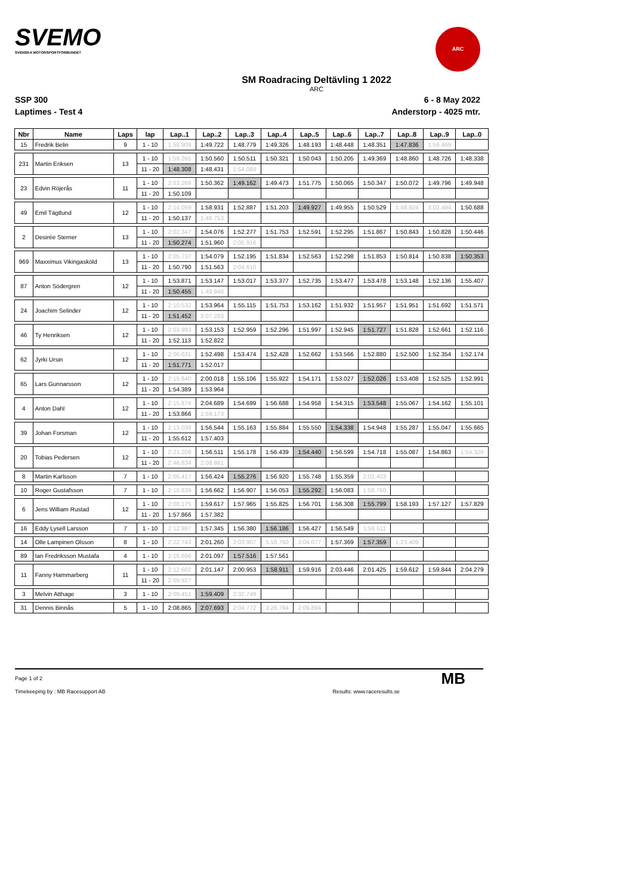SVEMO
SVENSKA MOTORSPORTFÖRBUNDET
ARC
SM Roadracing Deltävling 1 2022
ARC
SSP 300 6 - 8 May 2022
Laptimes - Test 4 Anderstorp - 4025 mtr.
| Nbr | Name | Laps | lap | Lap..1 | Lap..2 | Lap..3 | Lap..4 | Lap..5 | Lap..6 | Lap..7 | Lap..8 | Lap..9 | Lap..0 |
| --- | --- | --- | --- | --- | --- | --- | --- | --- | --- | --- | --- | --- | --- |
| 15 | Fredrik Belin | 9 | 1 - 10 | 1:58.909 | 1:49.722 | 1:48.779 | 1:49.326 | 1:48.193 | 1:48.448 | 1:48.351 | 1:47.836 | 1:59.469 | |
| 231 | Martin Eriksen | 13 | 1 - 10 | 1:59.265 | 1:50.560 | 1:50.511 | 1:50.321 | 1:50.043 | 1:50.205 | 1:49.369 | 1:48.860 | 1:48.726 | 1:48.338 |
| | | | 11 - 20 | 1:48.308 | 1:48.431 | 1:54.084 | | | | | | | |
| 23 | Edvin Röjerås | 11 | 1 - 10 | 2:03.269 | 1:50.362 | 1:49.162 | 1:49.473 | 1:51.775 | 1:50.065 | 1:50.347 | 1:50.072 | 1:49.796 | 1:49.948 |
| | | | 11 - 20 | 1:50.109 | | | | | | | | | |
| 49 | Emil Tägtlund | 12 | 1 - 10 | 2:14.059 | 1:58.931 | 1:52.887 | 1:51.203 | 1:49.927 | 1:49.955 | 1:50.529 | 1:48.924 | 3:03.494 | 1:50.688 |
| | | | 11 - 20 | 1:50.137 | 1:48.753 | | | | | | | | |
| 2 | Desirée Sterner | 13 | 1 - 10 | 2:02.347 | 1:54.076 | 1:52.277 | 1:51.753 | 1:52.591 | 1:52.295 | 1:51.867 | 1:50.843 | 1:50.828 | 1:50.446 |
| | | | 11 - 20 | 1:50.274 | 1:51.960 | 2:05.916 | | | | | | | |
| 969 | Maxximus Vikingasköld | 13 | 1 - 10 | 2:05.737 | 1:54.079 | 1:52.195 | 1:51.834 | 1:52.563 | 1:52.298 | 1:51.853 | 1:50.814 | 1:50.838 | 1:50.353 |
| | | | 11 - 20 | 1:50.790 | 1:51.563 | 2:04.610 | | | | | | | |
| 87 | Anton Södergren | 12 | 1 - 10 | 1:53.871 | 1:53.147 | 1:53.017 | 1:53.377 | 1:52.735 | 1:53.477 | 1:53.478 | 1:53.148 | 1:52.136 | 1:55.407 |
| | | | 11 - 20 | 1:50.455 | 1:49.946 | | | | | | | | |
| 24 | Joachim Selinder | 12 | 1 - 10 | 2:10.532 | 1:53.964 | 1:55.115 | 1:51.753 | 1:53.162 | 1:51.932 | 1:51.957 | 1:51.951 | 1:51.692 | 1:51.571 |
| | | | 11 - 20 | 1:51.452 | 2:07.283 | | | | | | | | |
| 46 | Ty Henriksen | 12 | 1 - 10 | 2:03.993 | 1:53.153 | 1:52.959 | 1:52.296 | 1:51.997 | 1:52.945 | 1:51.727 | 1:51.828 | 1:52.661 | 1:52.116 |
| | | | 11 - 20 | 1:52.113 | 1:52.822 | | | | | | | | |
| 62 | Jyrki Ursin | 12 | 1 - 10 | 2:06.631 | 1:52.498 | 1:53.474 | 1:52.428 | 1:52.662 | 1:53.566 | 1:52.880 | 1:52.500 | 1:52.354 | 1:52.174 |
| | | | 11 - 20 | 1:51.771 | 1:52.017 | | | | | | | | |
| 65 | Lars Gunnarsson | 12 | 1 - 10 | 2:15.840 | 2:00.018 | 1:55.106 | 1:55.922 | 1:54.171 | 1:53.027 | 1:52.026 | 1:53.408 | 1:52.525 | 1:52.991 |
| | | | 11 - 20 | 1:54.389 | 1:53.964 | | | | | | | | |
| 4 | Anton Dahl | 12 | 1 - 10 | 2:15.874 | 2:04.689 | 1:54.699 | 1:56.688 | 1:54.958 | 1:54.315 | 1:53.548 | 1:55.067 | 1:54.162 | 1:55.101 |
| | | | 11 - 20 | 1:53.866 | 1:59.173 | | | | | | | | |
| 39 | Johan Forsman | 12 | 1 - 10 | 2:13.038 | 1:56.544 | 1:55.163 | 1:55.884 | 1:55.550 | 1:54.338 | 1:54.948 | 1:55.287 | 1:55.047 | 1:55.665 |
| | | | 11 - 20 | 1:55.612 | 1:57.403 | | | | | | | | |
| 20 | Tobias Pedersen | 12 | 1 - 10 | 2:21.209 | 1:56.511 | 1:55.178 | 1:56.439 | 1:54.440 | 1:56.599 | 1:54.718 | 1:55.087 | 1:54.863 | 1:54.329 |
| | | | 11 - 20 | 2:46.834 | 2:08.861 | | | | | | | | |
| 8 | Martin Karlsson | 7 | 1 - 10 | 2:06.417 | 1:56.424 | 1:55.276 | 1:56.920 | 1:55.748 | 1:55.359 | 2:02.403 | | | |
| 10 | Roger Gustafsson | 7 | 1 - 10 | 2:10.839 | 1:56.662 | 1:56.907 | 1:56.053 | 1:55.292 | 1:56.083 | 1:58.760 | | | |
| 6 | Jens William Rustad | 12 | 1 - 10 | 2:08.175 | 1:59.617 | 1:57.965 | 1:55.825 | 1:56.701 | 1:56.308 | 1:55.799 | 1:58.193 | 1:57.127 | 1:57.829 |
| | | | 11 - 20 | 1:57.866 | 1:57.382 | | | | | | | | |
| 16 | Eddy Lysell Larsson | 7 | 1 - 10 | 2:12.997 | 1:57.345 | 1:56.380 | 1:56.186 | 1:56.427 | 1:56.549 | 1:58.511 | | | |
| 14 | Olle Lampinen Olsson | 8 | 1 - 10 | 2:22.743 | 2:01.260 | 2:03.907 | 5:18.760 | 3:04.077 | 1:57.369 | 1:57.359 | 1:23.409 | | |
| 89 | Ian Fredriksson Mustafa | 4 | 1 - 10 | 2:16.696 | 2:01.097 | 1:57.516 | 1:57.561 | | | | | | |
| 11 | Fanny Hammarberg | 11 | 1 - 10 | 2:12.602 | 2:01.147 | 2:00.953 | 1:58.911 | 1:59.916 | 2:03.446 | 2:01.425 | 1:59.612 | 1:59.844 | 2:04.279 |
| | | | 11 - 20 | 2:09.927 | | | | | | | | | |
| 3 | Melvin Atthage | 3 | 1 - 10 | 2:09.451 | 1:59.409 | 2:32.749 | | | | | | | |
| 31 | Dennis Binnås | 5 | 1 - 10 | 2:08.865 | 2:07.693 | 2:04.772 | 3:28.794 | 2:09.894 | | | | | |
Page 1 of 2
Timekeeping by : MB Racesupport AB Results: www.raceresults.se
MB